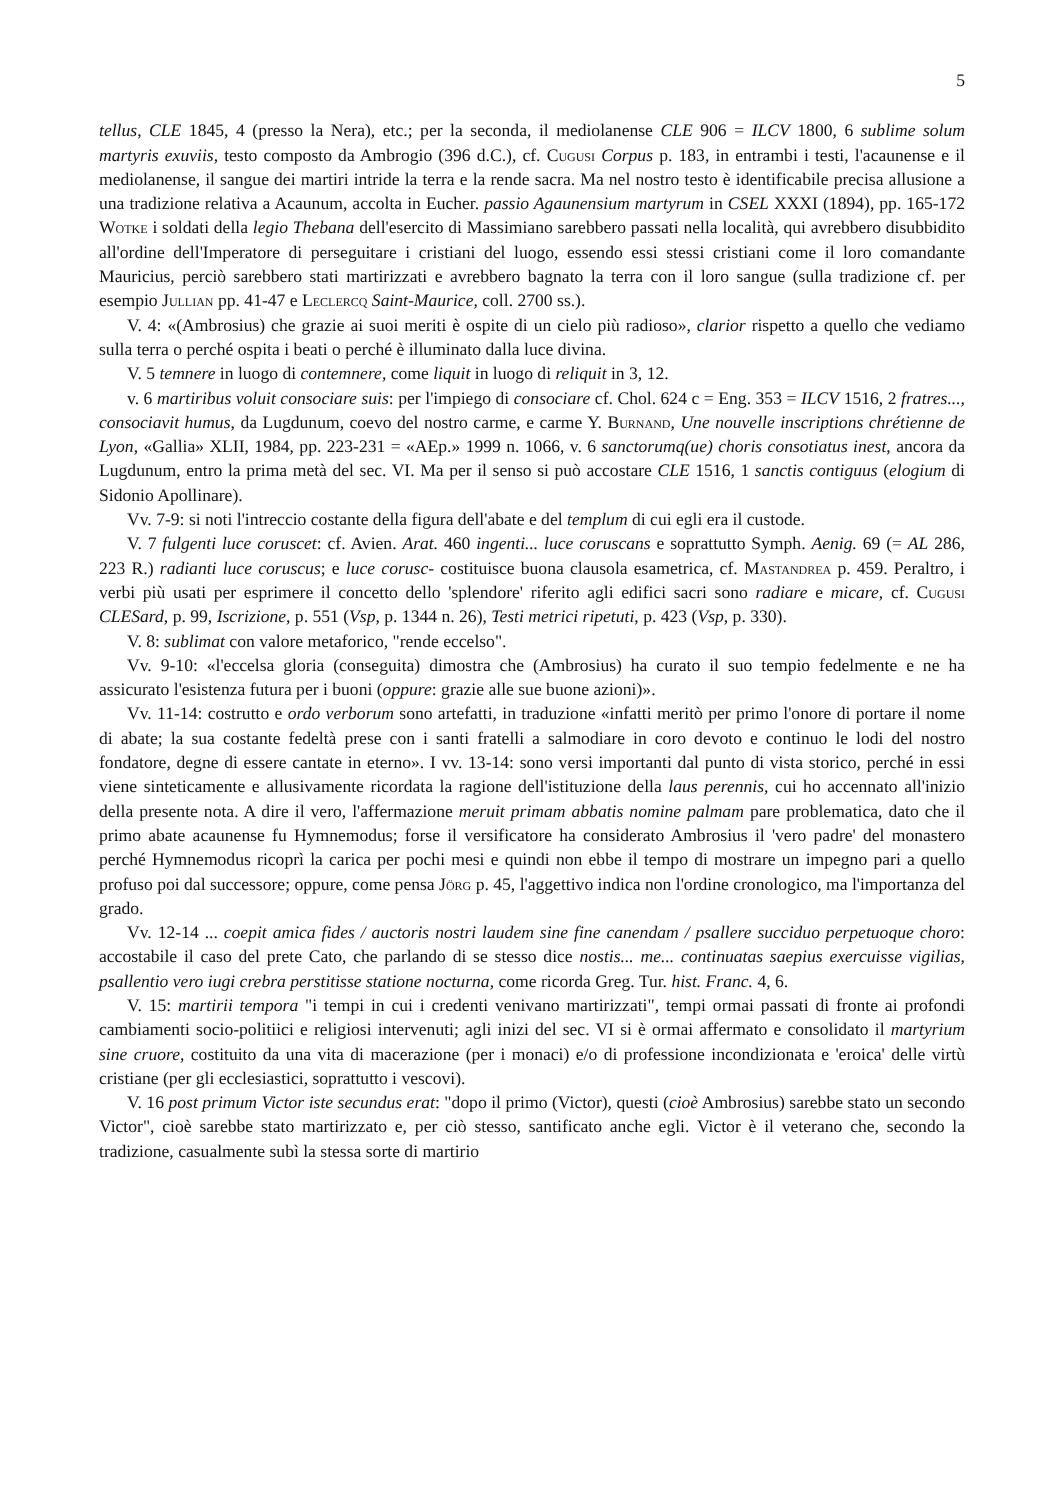5
tellus, CLE 1845, 4 (presso la Nera), etc.; per la seconda, il mediolanense CLE 906 = ILCV 1800, 6 sublime solum martyris exuviis, testo composto da Ambrogio (396 d.C.), cf. Cugusi Corpus p. 183, in entrambi i testi, l'acaunense e il mediolanense, il sangue dei martiri intride la terra e la rende sacra. Ma nel nostro testo è identificabile precisa allusione a una tradizione relativa a Acaunum, accolta in Eucher. passio Agaunensium martyrum in CSEL XXXI (1894), pp. 165-172 Wotke i soldati della legio Thebana dell'esercito di Massimiano sarebbero passati nella località, qui avrebbero disubbidito all'ordine dell'Imperatore di perseguitare i cristiani del luogo, essendo essi stessi cristiani come il loro comandante Mauricius, perciò sarebbero stati martirizzati e avrebbero bagnato la terra con il loro sangue (sulla tradizione cf. per esempio Jullian pp. 41-47 e Leclercq Saint-Maurice, coll. 2700 ss.).
V. 4: «(Ambrosius) che grazie ai suoi meriti è ospite di un cielo più radioso», clarior rispetto a quello che vediamo sulla terra o perché ospita i beati o perché è illuminato dalla luce divina.
V. 5 temnere in luogo di contemnere, come liquit in luogo di reliquit in 3, 12.
v. 6 martiribus voluit consociare suis: per l'impiego di consociare cf. Chol. 624 c = Eng. 353 = ILCV 1516, 2 fratres..., consociavit humus, da Lugdunum, coevo del nostro carme, e carme Y. Burnand, Une nouvelle inscriptions chrétienne de Lyon, «Gallia» XLII, 1984, pp. 223-231 = «AEp.» 1999 n. 1066, v. 6 sanctorumq(ue) choris consotiatus inest, ancora da Lugdunum, entro la prima metà del sec. VI. Ma per il senso si può accostare CLE 1516, 1 sanctis contiguus (elogium di Sidonio Apollinare).
Vv. 7-9: si noti l'intreccio costante della figura dell'abate e del templum di cui egli era il custode.
V. 7 fulgenti luce coruscet: cf. Avien. Arat. 460 ingenti... luce coruscans e soprattutto Symph. Aenig. 69 (= AL 286, 223 R.) radianti luce coruscus; e luce corusc- costituisce buona clausola esametrica, cf. Mastandrea p. 459. Peraltro, i verbi più usati per esprimere il concetto dello 'splendore' riferito agli edifici sacri sono radiare e micare, cf. Cugusi CLESard, p. 99, Iscrizione, p. 551 (Vsp, p. 1344 n. 26), Testi metrici ripetuti, p. 423 (Vsp, p. 330).
V. 8: sublimat con valore metaforico, "rende eccelso".
Vv. 9-10: «l'eccelsa gloria (conseguita) dimostra che (Ambrosius) ha curato il suo tempio fedelmente e ne ha assicurato l'esistenza futura per i buoni (oppure: grazie alle sue buone azioni)».
Vv. 11-14: costrutto e ordo verborum sono artefatti, in traduzione «infatti meritò per primo l'onore di portare il nome di abate; la sua costante fedeltà prese con i santi fratelli a salmodiare in coro devoto e continuo le lodi del nostro fondatore, degne di essere cantate in eterno». I vv. 13-14: sono versi importanti dal punto di vista storico, perché in essi viene sinteticamente e allusivamente ricordata la ragione dell'istituzione della laus perennis, cui ho accennato all'inizio della presente nota. A dire il vero, l'affermazione meruit primam abbatis nomine palmam pare problematica, dato che il primo abate acaunense fu Hymnemodus; forse il versificatore ha considerato Ambrosius il 'vero padre' del monastero perché Hymnemodus ricoprì la carica per pochi mesi e quindi non ebbe il tempo di mostrare un impegno pari a quello profuso poi dal successore; oppure, come pensa Jörg p. 45, l'aggettivo indica non l'ordine cronologico, ma l'importanza del grado.
Vv. 12-14 ... coepit amica fides / auctoris nostri laudem sine fine canendam / psallere succiduo perpetuoque choro: accostabile il caso del prete Cato, che parlando di se stesso dice nostis... me... continuatas saepius exercuisse vigilias, psallentio vero iugi crebra perstitisse statione nocturna, come ricorda Greg. Tur. hist. Franc. 4, 6.
V. 15: martirii tempora "i tempi in cui i credenti venivano martirizzati", tempi ormai passati di fronte ai profondi cambiamenti socio-politiici e religiosi intervenuti; agli inizi del sec. VI si è ormai affermato e consolidato il martyrium sine cruore, costituito da una vita di macerazione (per i monaci) e/o di professione incondizionata e 'eroica' delle virtù cristiane (per gli ecclesiastici, soprattutto i vescovi).
V. 16 post primum Victor iste secundus erat: "dopo il primo (Victor), questi (cioè Ambrosius) sarebbe stato un secondo Victor", cioè sarebbe stato martirizzato e, per ciò stesso, santificato anche egli. Victor è il veterano che, secondo la tradizione, casualmente subì la stessa sorte di martirio